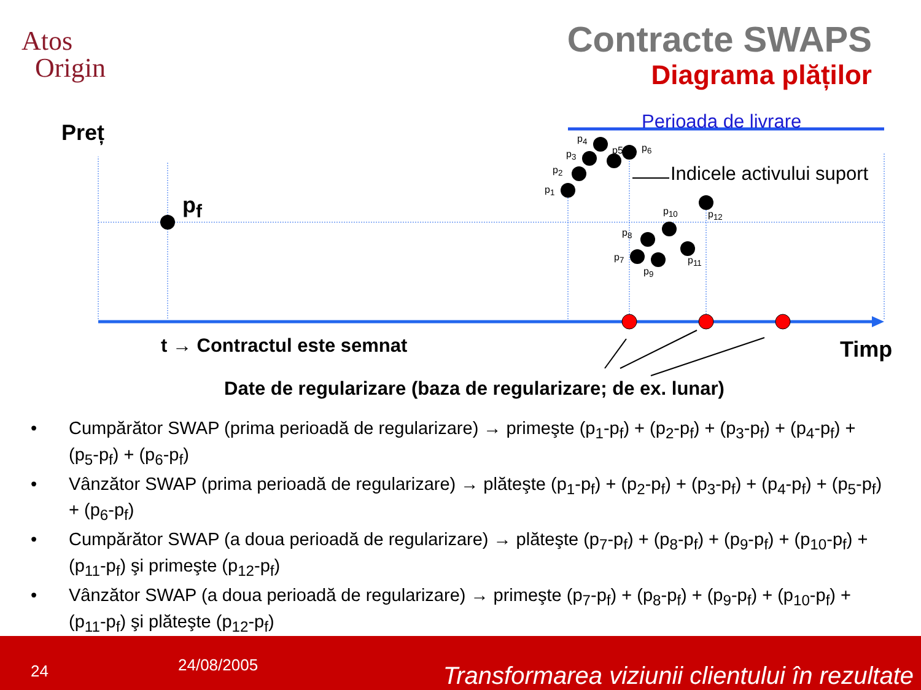Atos
Origin
Contracte SWAPS
Diagrama plăților
p5
Preț
p<sub>f</sub>
Perioada de livrare
Indicele activului suport
p<sub>1</sub>
p<sub>2</sub>
p<sub>3</sub>
p<sub>4</sub>
p<sub>6</sub>
p<sub>7</sub>
p<sub>8</sub>
p<sub>9</sub>
p<sub>10</sub>
p<sub>11</sub>
p<sub>12</sub>
t → Contractul este semnat Timp
Date de regularizare (baza de regularizare; de ex. lunar)
• Cumpărător SWAP (prima perioadă de regularizare) → primeşte (p<sub>1</sub>-p<sub>f</sub>) + (p<sub>2</sub>-p<sub>f</sub>) + (p<sub>3</sub>-p<sub>f</sub>) + (p<sub>4</sub>-p<sub>f</sub>) + (p<sub>5</sub>-p<sub>f</sub>) + (p<sub>6</sub>-p<sub>f</sub>)
• Vânzător SWAP (prima perioadă de regularizare) → plăteşte (p<sub>1</sub>-p<sub>f</sub>) + (p<sub>2</sub>-p<sub>f</sub>) + (p<sub>3</sub>-p<sub>f</sub>) + (p<sub>4</sub>-p<sub>f</sub>) + (p<sub>5</sub>-p<sub>f</sub>) + (p<sub>6</sub>-p<sub>f</sub>)
• Cumpărător SWAP (a doua perioadă de regularizare) → plăteşte (p<sub>7</sub>-p<sub>f</sub>) + (p<sub>8</sub>-p<sub>f</sub>) + (p<sub>9</sub>-p<sub>f</sub>) + (p<sub>10</sub>-p<sub>f</sub>) + (p<sub>11</sub>-p<sub>f</sub>) şi primeşte (p<sub>12</sub>-p<sub>f</sub>)
• Vânzător SWAP (a doua perioadă de regularizare) → primeşte (p<sub>7</sub>-p<sub>f</sub>) + (p<sub>8</sub>-p<sub>f</sub>) + (p<sub>9</sub>-p<sub>f</sub>) + (p<sub>10</sub>-p<sub>f</sub>) + (p<sub>11</sub>-p<sub>f</sub>) şi plăteşte (p<sub>12</sub>-p<sub>f</sub>)
24 24/08/2005 Transformarea viziunii clientului în rezultate